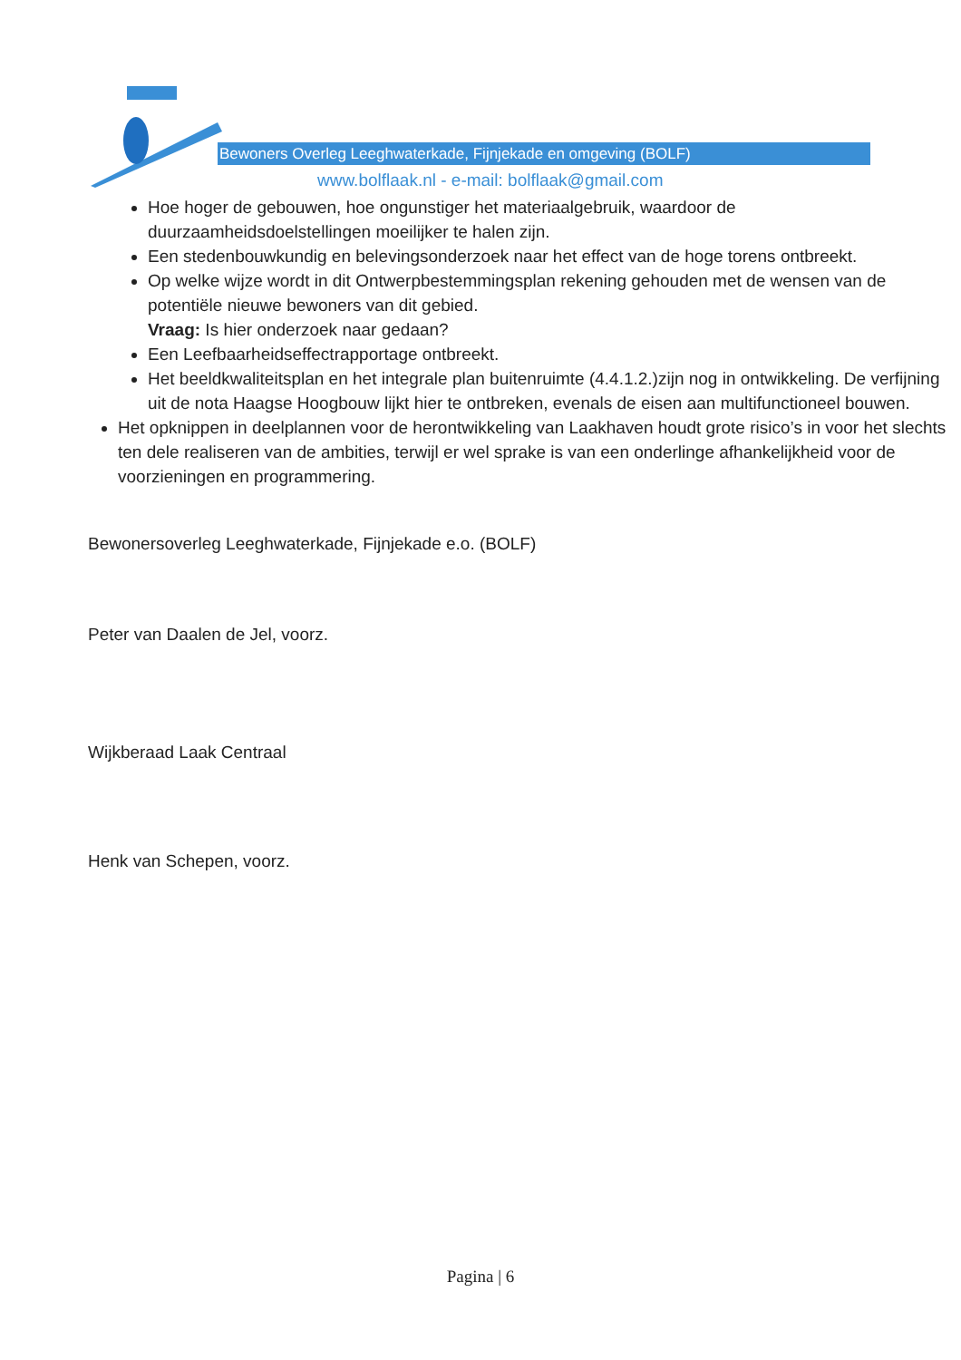Bewoners Overleg Leeghwaterkade, Fijnjekade en omgeving (BOLF)
www.bolflaak.nl - e-mail: bolflaak@gmail.com
Hoe hoger de gebouwen, hoe ongunstiger het materiaalgebruik, waardoor de duurzaamheidsdoelstellingen moeilijker te halen zijn.
Een stedenbouwkundig en belevingsonderzoek naar het effect van de hoge torens ontbreekt.
Op welke wijze wordt in dit Ontwerpbestemmingsplan rekening gehouden met de wensen van de potentiële nieuwe bewoners van dit gebied.
Vraag: Is hier onderzoek naar gedaan?
Een Leefbaarheidseffectrapportage ontbreekt.
Het beeldkwaliteitsplan en het integrale plan buitenruimte (4.4.1.2.)zijn nog in ontwikkeling. De verfijning uit de nota Haagse Hoogbouw lijkt hier te ontbreken, evenals de eisen aan multifunctioneel bouwen.
Het opknippen in deelplannen voor de herontwikkeling van Laakhaven houdt grote risico’s in voor het slechts ten dele realiseren van de ambities, terwijl er wel sprake is van een onderlinge afhankelijkheid voor de voorzieningen en programmering.
Bewonersoverleg Leeghwaterkade, Fijnjekade e.o. (BOLF)
Peter van Daalen de Jel, voorz.
Wijkberaad Laak Centraal
Henk van Schepen, voorz.
Pagina | 6